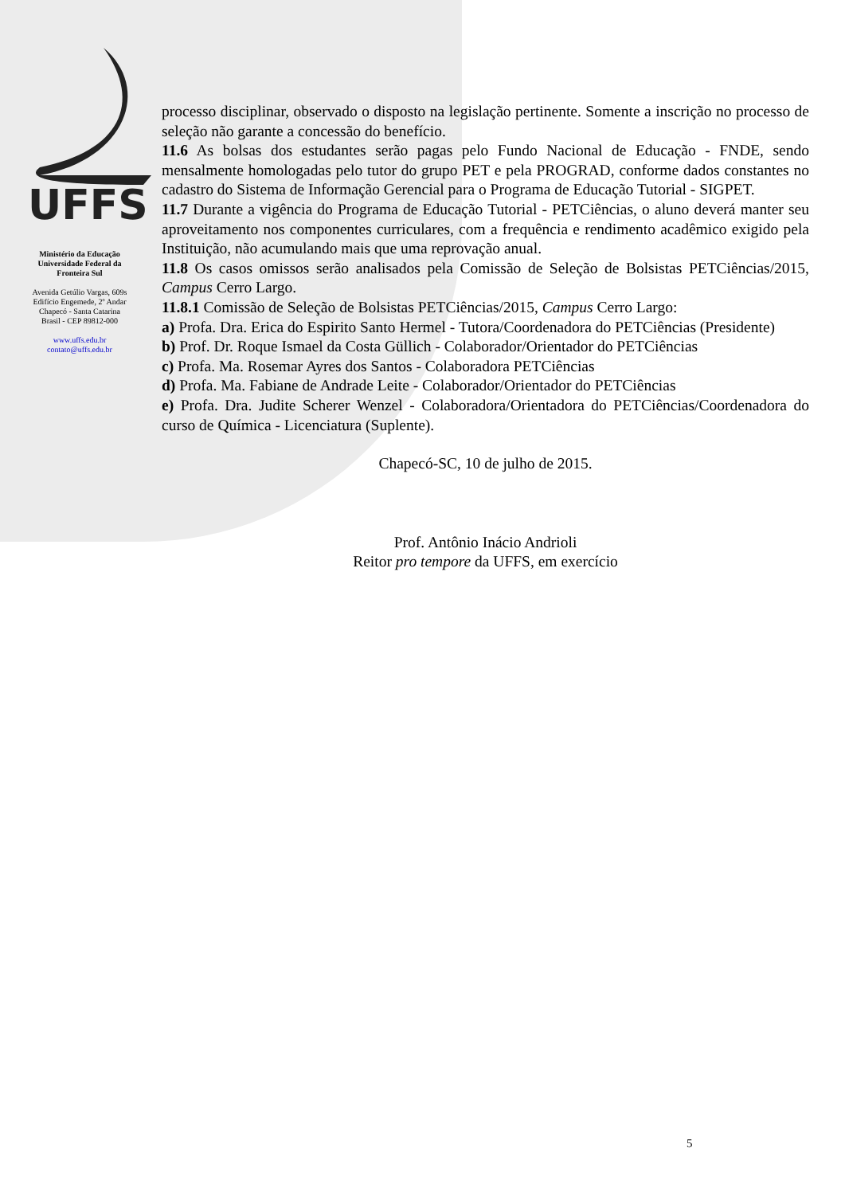UFFS
Ministério da Educação
Universidade Federal da
Fronteira Sul
Avenida Getúlio Vargas, 609s
Edifício Engemede, 2º Andar
Chapecó - Santa Catarina
Brasil - CEP 89812-000
www.uffs.edu.br
contato@uffs.edu.br
processo disciplinar, observado o disposto na legislação pertinente. Somente a inscrição no processo de seleção não garante a concessão do benefício.
11.6 As bolsas dos estudantes serão pagas pelo Fundo Nacional de Educação - FNDE, sendo mensalmente homologadas pelo tutor do grupo PET e pela PROGRAD, conforme dados constantes no cadastro do Sistema de Informação Gerencial para o Programa de Educação Tutorial - SIGPET.
11.7 Durante a vigência do Programa de Educação Tutorial - PETCiências, o aluno deverá manter seu aproveitamento nos componentes curriculares, com a frequência e rendimento acadêmico exigido pela Instituição, não acumulando mais que uma reprovação anual.
11.8 Os casos omissos serão analisados pela Comissão de Seleção de Bolsistas PETCiências/2015, Campus Cerro Largo.
11.8.1 Comissão de Seleção de Bolsistas PETCiências/2015, Campus Cerro Largo:
a) Profa. Dra. Erica do Espirito Santo Hermel - Tutora/Coordenadora do PETCiências (Presidente)
b) Prof. Dr. Roque Ismael da Costa Güllich - Colaborador/Orientador do PETCiências
c) Profa. Ma. Rosemar Ayres dos Santos - Colaboradora PETCiências
d) Profa. Ma. Fabiane de Andrade Leite - Colaborador/Orientador do PETCiências
e) Profa. Dra. Judite Scherer Wenzel - Colaboradora/Orientadora do PETCiências/Coordenadora do curso de Química - Licenciatura (Suplente).
Chapecó-SC, 10 de julho de 2015.
Prof. Antônio Inácio Andrioli
Reitor pro tempore da UFFS, em exercício
5